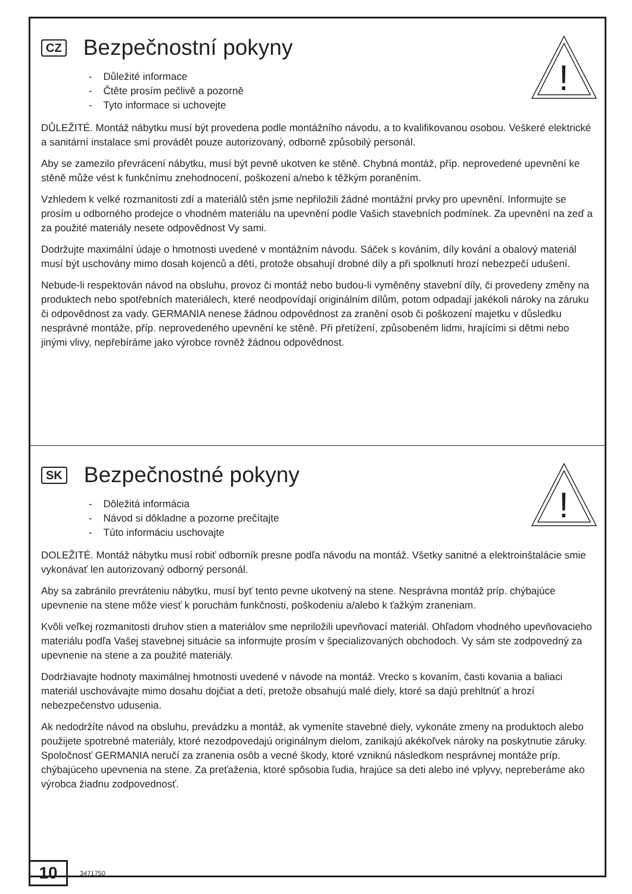!
CZ Bezpečnostní pokyny
- Důležité informace
- Čtěte prosím pečlivě a pozorně
- Tyto informace si uchovejte
DŮLEŽITÉ. Montáž nábytku musí být provedena podle montážního návodu, a to kvalifikovanou osobou. Veškeré elektrické a sanitární instalace smí provádět pouze autorizovaný, odborně způsobilý personál.
Aby se zamezilo převrácení nábytku, musí být pevně ukotven ke stěně. Chybná montáž, příp. neprovedené upevnění ke stěně může vést k funkčnímu znehodnocení, poškození a/nebo k těžkým poraněním.
Vzhledem k velké rozmanitosti zdí a materiálů stěn jsme nepřiložili žádné montážní prvky pro upevnění. Informujte se prosím u odborného prodejce o vhodném materiálu na upevnění podle Vašich stavebních podmínek. Za upevnění na zeď a za použité materiály nesete odpovědnost Vy sami.
Dodržujte maximální údaje o hmotnosti uvedené v montážním návodu. Sáček s kováním, díly kování a obalový materiál musí být uschovány mimo dosah kojenců a dětí, protože obsahují drobné díly a při spolknutí hrozí nebezpečí udušení.
Nebude-li respektován návod na obsluhu, provoz či montáž nebo budou-li vyměněny stavební díly, či provedeny změny na produktech nebo spotřebních materiálech, které neodpovídají originálním dílům, potom odpadají jakékoli nároky na záruku či odpovědnost za vady. GERMANIA nenese žádnou odpovědnost za zranění osob či poškození majetku v důsledku nesprávné montáže, příp. neprovedeného upevnění ke stěně. Při přetížení, způsobeném lidmi, hrajícími si dětmi nebo jinými vlivy, nepřebíráme jako výrobce rovněž žádnou odpovědnost.
!
SK Bezpečnostné pokyny
- Dôležitá informácia
- Návod si dôkladne a pozorne prečítajte
- Túto informáciu uschovajte
DOLEŽITÉ. Montáž nábytku musí robiť odborník presne podľa návodu na montáž. Všetky sanitné a elektroinštalácie smie vykonávať len autorizovaný odborný personál.
Aby sa zabránilo prevráteniu nábytku, musí byť tento pevne ukotvený na stene. Nesprávna montáž príp. chýbajúce upevnenie na stene môže viesť k poruchám funkčnosti, poškodeniu a/alebo k ťažkým zraneniam.
Kvôli veľkej rozmanitosti druhov stien a materiálov sme nepriložili upevňovací materiál. Ohľadom vhodného upevňovacieho materiálu podľa Vašej stavebnej situácie sa informujte prosím v špecializovaných obchodoch. Vy sám ste zodpovedný za upevnenie na stene a za použité materiály.
Dodržiavajte hodnoty maximálnej hmotnosti uvedené v návode na montáž. Vrecko s kovaním, časti kovania a baliaci materiál uschovávajte mimo dosahu dojčiat a detí, pretože obsahujú malé diely, ktoré sa dajú prehltnúť a hrozí nebezpečenstvo udusenia.
Ak nedodržíte návod na obsluhu, prevádzku a montáž, ak vymeníte stavebné diely, vykonáte zmeny na produktoch alebo použijete spotrebné materiály, ktoré nezodpovedajú originálnym dielom, zanikajú akékoľvek nároky na poskytnutie záruky. Spoločnosť GERMANIA neručí za zranenia osôb a vecné škody, ktoré vzniknú následkom nesprávnej montáže príp. chýbajúceho upevnenia na stene. Za preťaženia, ktoré spôsobia ľudia, hrajúce sa deti alebo iné vplyvy, nepreberáme ako výrobca žiadnu zodpovednosť.
10
3471750